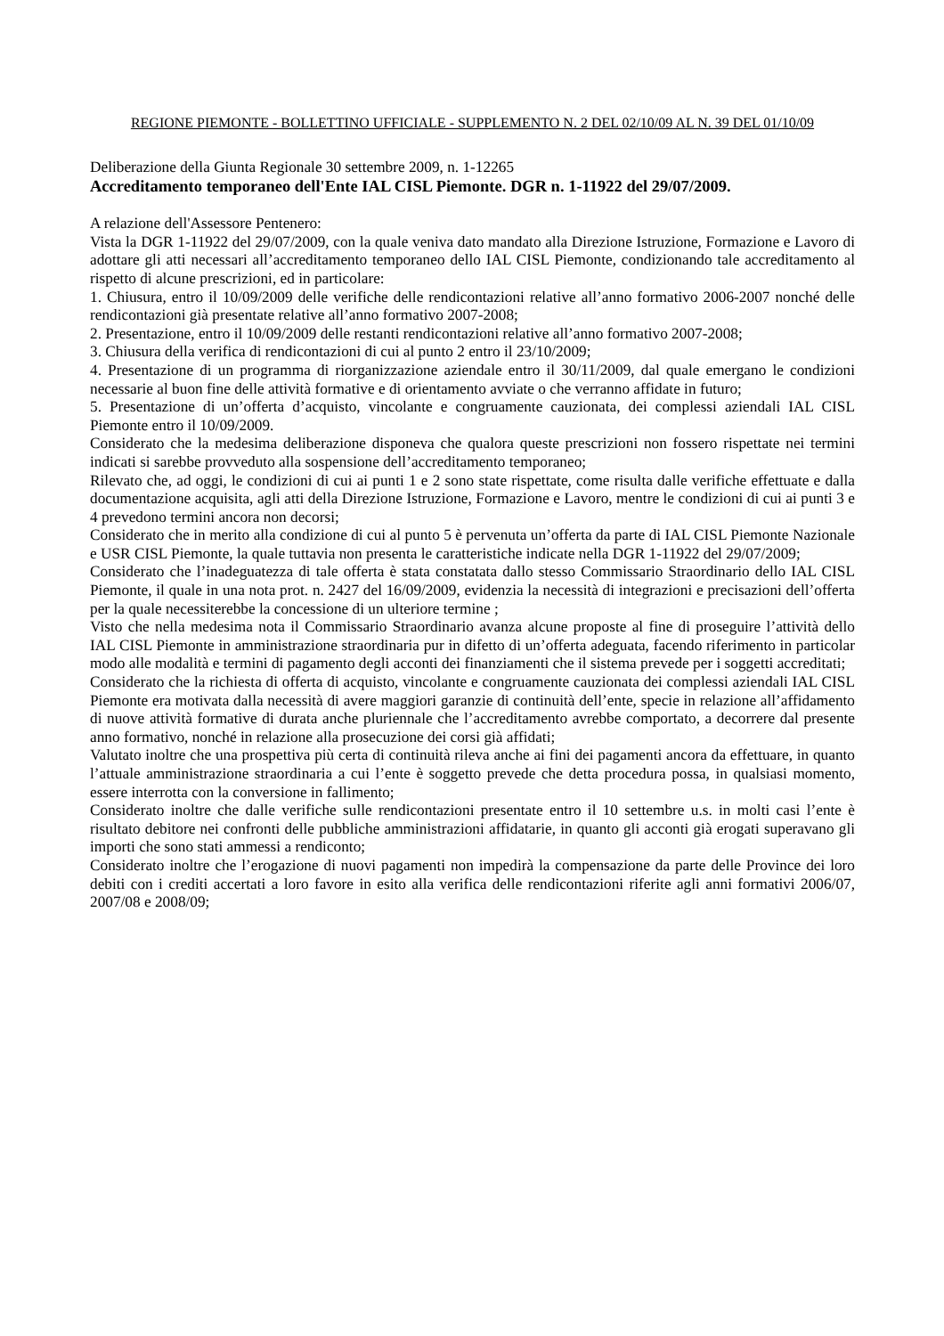REGIONE PIEMONTE - BOLLETTINO UFFICIALE - SUPPLEMENTO N. 2 DEL 02/10/09 AL N. 39 DEL 01/10/09
Deliberazione della Giunta Regionale 30 settembre 2009, n. 1-12265
Accreditamento temporaneo dell'Ente IAL CISL Piemonte. DGR n. 1-11922 del 29/07/2009.
A relazione dell'Assessore Pentenero:
Vista la DGR 1-11922 del 29/07/2009, con la quale veniva dato mandato alla Direzione Istruzione, Formazione e Lavoro di adottare gli atti necessari all’accreditamento temporaneo dello IAL CISL Piemonte, condizionando tale accreditamento al rispetto di alcune prescrizioni, ed in particolare:
1. Chiusura, entro il 10/09/2009 delle verifiche delle rendicontazioni relative all’anno formativo 2006-2007 nonché delle rendicontazioni già presentate relative all’anno formativo 2007-2008;
2. Presentazione, entro il 10/09/2009 delle restanti rendicontazioni relative all’anno formativo 2007-2008;
3. Chiusura della verifica di rendicontazioni di cui al punto 2 entro il 23/10/2009;
4. Presentazione di un programma di riorganizzazione aziendale entro il 30/11/2009, dal quale emergano le condizioni necessarie al buon fine delle attività formative e di orientamento avviate o che verranno affidate in futuro;
5. Presentazione di un’offerta d’acquisto, vincolante e congruamente cauzionata, dei complessi aziendali IAL CISL Piemonte entro il 10/09/2009.
Considerato che la medesima deliberazione disponeva che qualora queste prescrizioni non fossero rispettate nei termini indicati si sarebbe provveduto alla sospensione dell’accreditamento temporaneo;
Rilevato che, ad oggi, le condizioni di cui ai punti 1 e 2 sono state rispettate, come risulta dalle verifiche effettuate e dalla documentazione acquisita, agli atti della Direzione Istruzione, Formazione e Lavoro, mentre le condizioni di cui ai punti 3 e 4 prevedono termini ancora non decorsi;
Considerato che in merito alla condizione di cui al punto 5 è pervenuta un’offerta da parte di IAL CISL Piemonte Nazionale e USR CISL Piemonte, la quale tuttavia non presenta le caratteristiche indicate nella DGR 1-11922 del 29/07/2009;
Considerato che l’inadeguatezza di tale offerta è stata constatata dallo stesso Commissario Straordinario dello IAL CISL Piemonte, il quale in una nota prot. n. 2427 del 16/09/2009, evidenzia la necessità di integrazioni e precisazioni dell’offerta per la quale necessiterebbe la concessione di un ulteriore termine ;
Visto che nella medesima nota il Commissario Straordinario avanza alcune proposte al fine di proseguire l’attività dello IAL CISL Piemonte in amministrazione straordinaria pur in difetto di un’offerta adeguata, facendo riferimento in particolar modo alle modalità e termini di pagamento degli acconti dei finanziamenti che il sistema prevede per i soggetti accreditati;
Considerato che la richiesta di offerta di acquisto, vincolante e congruamente cauzionata dei complessi aziendali IAL CISL Piemonte era motivata dalla necessità di avere maggiori garanzie di continuità dell’ente, specie in relazione all’affidamento di nuove attività formative di durata anche pluriennale che l’accreditamento avrebbe comportato, a decorrere dal presente anno formativo, nonché in relazione alla prosecuzione dei corsi già affidati;
Valutato inoltre che una prospettiva più certa di continuità rileva anche ai fini dei pagamenti ancora da effettuare, in quanto l’attuale amministrazione straordinaria a cui l’ente è soggetto prevede che detta procedura possa, in qualsiasi momento, essere interrotta con la conversione in fallimento;
Considerato inoltre che dalle verifiche sulle rendicontazioni presentate entro il 10 settembre u.s. in molti casi l’ente è risultato debitore nei confronti delle pubbliche amministrazioni affidatarie, in quanto gli acconti già erogati superavano gli importi che sono stati ammessi a rendiconto;
Considerato inoltre che l’erogazione di nuovi pagamenti non impedirà la compensazione da parte delle Province dei loro debiti con i crediti accertati a loro favore in esito alla verifica delle rendicontazioni riferite agli anni formativi 2006/07, 2007/08 e 2008/09;